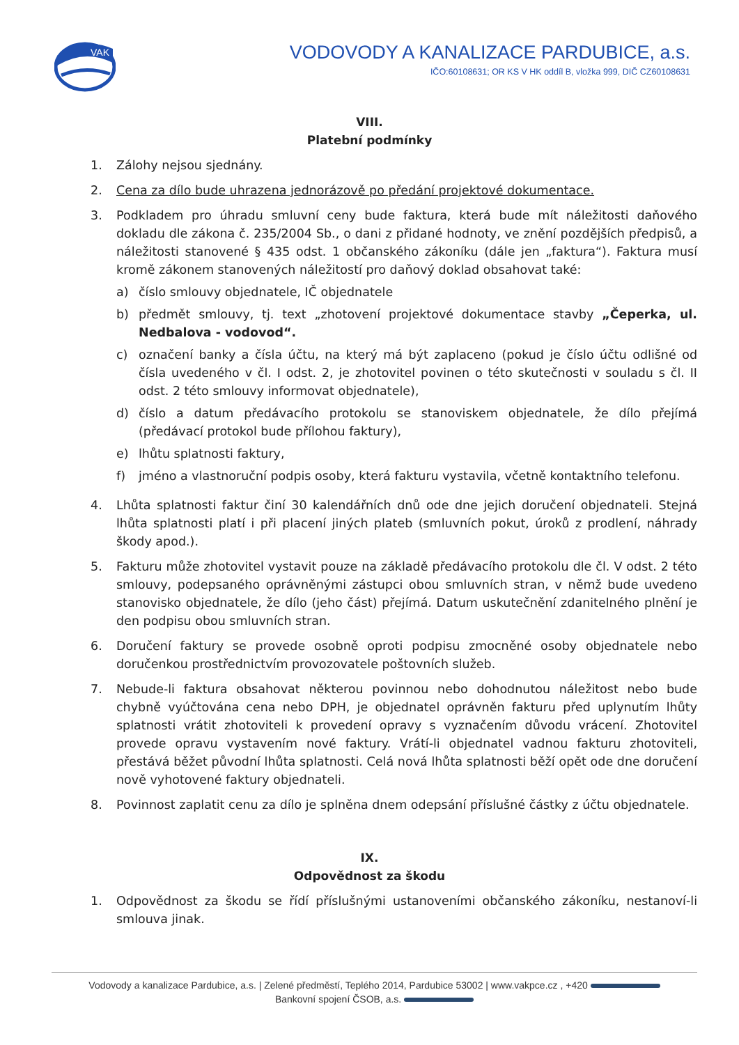VAK
VODOVODY A KANALIZACE PARDUBICE, a.s.
IČO:60108631; OR KS V HK oddíl B, vložka 999, DIČ CZ60108631
VIII.
Platební podmínky
1. Zálohy nejsou sjednány.
2. Cena za dílo bude uhrazena jednorázově po předání projektové dokumentace.
3. Podkladem pro úhradu smluvní ceny bude faktura, která bude mít náležitosti daňového dokladu dle zákona č. 235/2004 Sb., o dani z přidané hodnoty, ve znění pozdějších předpisů, a náležitosti stanovené § 435 odst. 1 občanského zákoníku (dále jen „faktura“). Faktura musí kromě zákonem stanovených náležitostí pro daňový doklad obsahovat také:
a) číslo smlouvy objednatele, IČ objednatele
b) předmět smlouvy, tj. text „zhotovení projektové dokumentace stavby „Čeperka, ul. Nedbalova - vodovod“.
c) označení banky a čísla účtu, na který má být zaplaceno (pokud je číslo účtu odlišné od čísla uvedeného v čl. I odst. 2, je zhotovitel povinen o této skutečnosti v souladu s čl. II odst. 2 této smlouvy informovat objednatele),
d) číslo a datum předávacího protokolu se stanoviskem objednatele, že dílo přejímá (předávací protokol bude přílohou faktury),
e) lhůtu splatnosti faktury,
f) jméno a vlastnoruční podpis osoby, která fakturu vystavila, včetně kontaktního telefonu.
4. Lhůta splatnosti faktur činí 30 kalendářních dnů ode dne jejich doručení objednateli. Stejná lhůta splatnosti platí i při placení jiných plateb (smluvních pokut, úroků z prodlení, náhrady škody apod.).
5. Fakturu může zhotovitel vystavit pouze na základě předávacího protokolu dle čl. V odst. 2 této smlouvy, podepsaného oprávněnými zástupci obou smluvních stran, v němž bude uvedeno stanovisko objednatele, že dílo (jeho část) přejímá. Datum uskutečnění zdanitelného plnění je den podpisu obou smluvních stran.
6. Doručení faktury se provede osobně oproti podpisu zmocněné osoby objednatele nebo doručenkou prostřednictvím provozovatele poštovních služeb.
7. Nebude-li faktura obsahovat některou povinnou nebo dohodnutou náležitost nebo bude chybně vyúčtována cena nebo DPH, je objednatel oprávněn fakturu před uplynutím lhůty splatnosti vrátit zhotoviteli k provedení opravy s vyznačením důvodu vrácení. Zhotovitel provede opravu vystavením nové faktury. Vrátí-li objednatel vadnou fakturu zhotoviteli, přestává běžet původní lhůta splatnosti. Celá nová lhůta splatnosti běží opět ode dne doručení nově vyhotovené faktury objednateli.
8. Povinnost zaplatit cenu za dílo je splněna dnem odepsání příslušné částky z účtu objednatele.
IX.
Odpovědnost za škodu
1. Odpovědnost za škodu se řídí příslušnými ustanoveními občanského zákoníku, nestanoví-li smlouva jinak.
Vodovody a kanalizace Pardubice, a.s. | Zelené předměstí, Teplého 2014, Pardubice 53002 | www.vakpce.cz , +420
Bankovní spojení ČSOB, a.s.